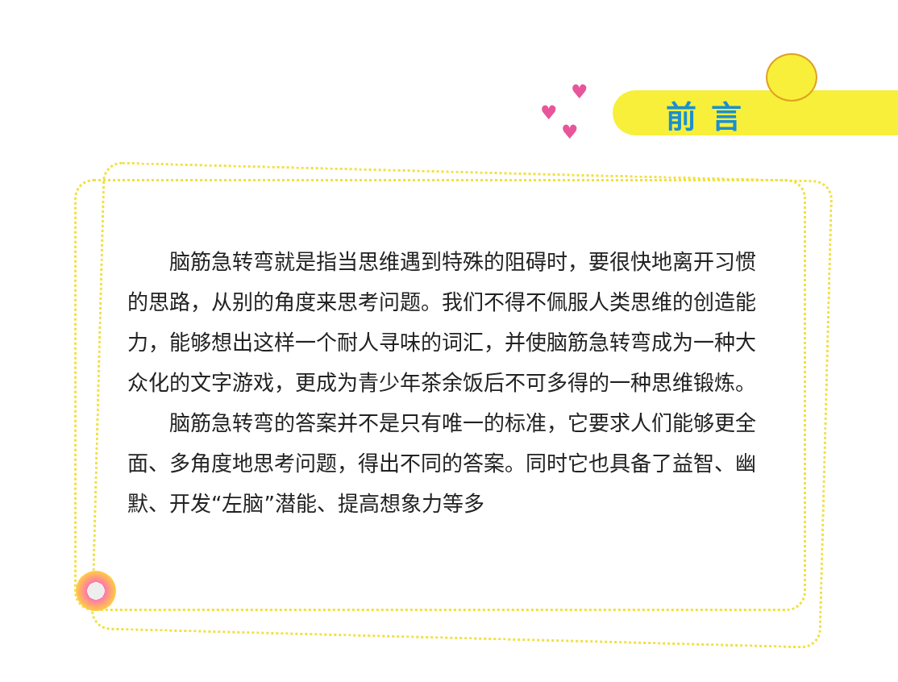♥
♥
♥
前言
脑筋急转弯就是指当思维遇到特殊的阻碍时，要很快地离开习惯的思路，从别的角度来思考问题。我们不得不佩服人类思维的创造能力，能够想出这样一个耐人寻味的词汇，并使脑筋急转弯成为一种大众化的文字游戏，更成为青少年茶余饭后不可多得的一种思维锻炼。
脑筋急转弯的答案并不是只有唯一的标准，它要求人们能够更全面、多角度地思考问题，得出不同的答案。同时它也具备了益智、幽默、开发“左脑”潜能、提高想象力等多